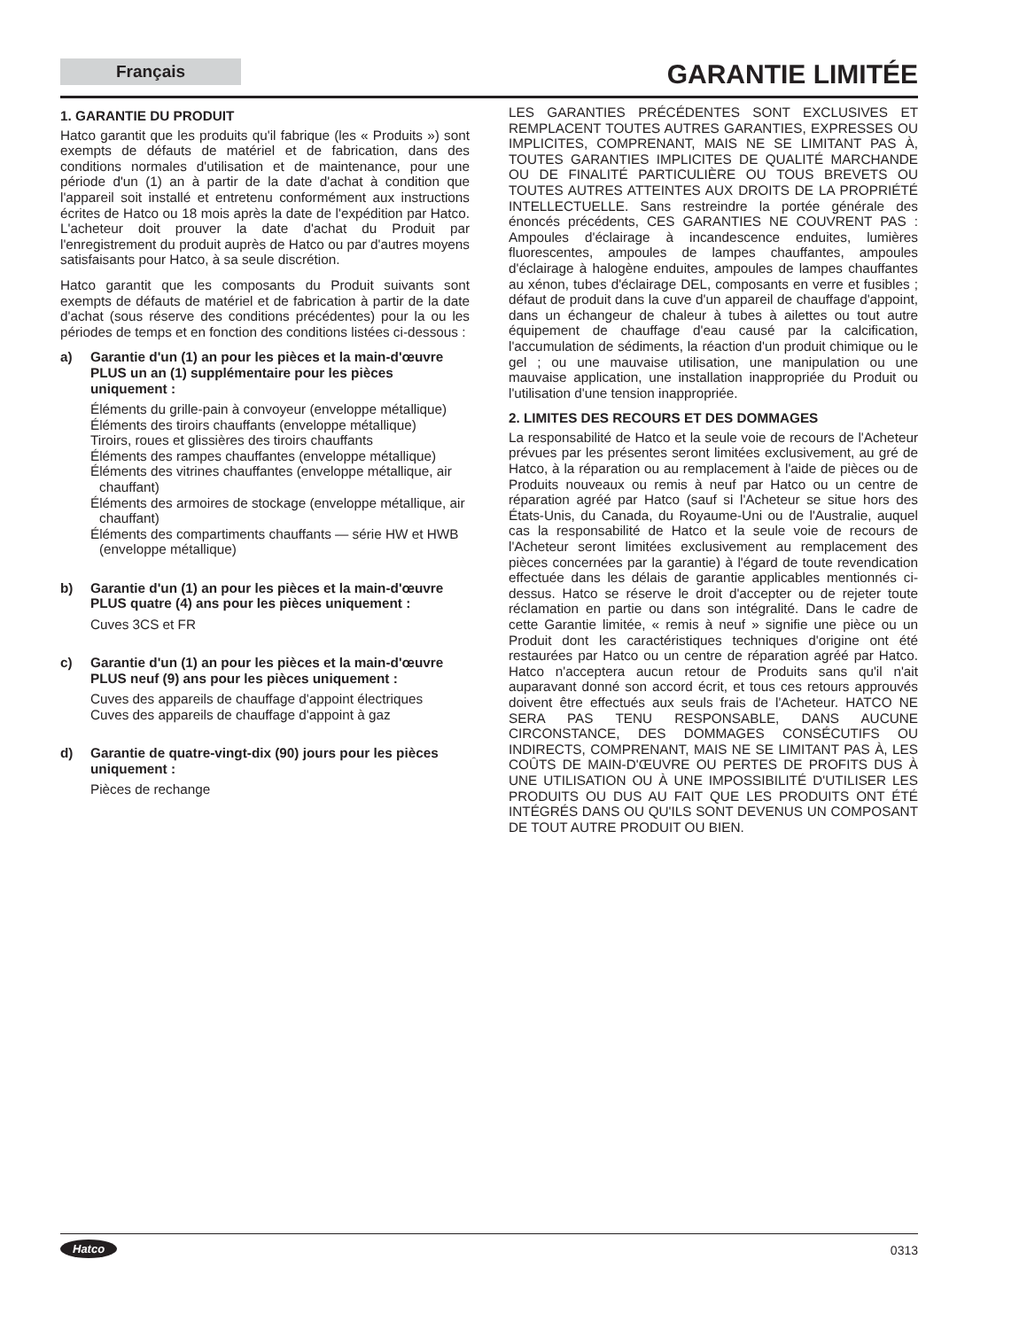Français
GARANTIE LIMITÉE
1. GARANTIE DU PRODUIT
Hatco garantit que les produits qu'il fabrique (les « Produits ») sont exempts de défauts de matériel et de fabrication, dans des conditions normales d'utilisation et de maintenance, pour une période d'un (1) an à partir de la date d'achat à condition que l'appareil soit installé et entretenu conformément aux instructions écrites de Hatco ou 18 mois après la date de l'expédition par Hatco. L'acheteur doit prouver la date d'achat du Produit par l'enregistrement du produit auprès de Hatco ou par d'autres moyens satisfaisants pour Hatco, à sa seule discrétion.
Hatco garantit que les composants du Produit suivants sont exempts de défauts de matériel et de fabrication à partir de la date d'achat (sous réserve des conditions précédentes) pour la ou les périodes de temps et en fonction des conditions listées ci-dessous :
a) Garantie d'un (1) an pour les pièces et la main-d'œuvre PLUS un an (1) supplémentaire pour les pièces uniquement :
Éléments du grille-pain à convoyeur (enveloppe métallique)
Éléments des tiroirs chauffants (enveloppe métallique)
Tiroirs, roues et glissières des tiroirs chauffants
Éléments des rampes chauffantes (enveloppe métallique)
Éléments des vitrines chauffantes (enveloppe métallique, air chauffant)
Éléments des armoires de stockage (enveloppe métallique, air chauffant)
Éléments des compartiments chauffants — série HW et HWB (enveloppe métallique)
b) Garantie d'un (1) an pour les pièces et la main-d'œuvre PLUS quatre (4) ans pour les pièces uniquement :
Cuves 3CS et FR
c) Garantie d'un (1) an pour les pièces et la main-d'œuvre PLUS neuf (9) ans pour les pièces uniquement :
Cuves des appareils de chauffage d'appoint électriques
Cuves des appareils de chauffage d'appoint à gaz
d) Garantie de quatre-vingt-dix (90) jours pour les pièces uniquement :
Pièces de rechange
LES GARANTIES PRÉCÉDENTES SONT EXCLUSIVES ET REMPLACENT TOUTES AUTRES GARANTIES, EXPRESSES OU IMPLICITES, COMPRENANT, MAIS NE SE LIMITANT PAS À, TOUTES GARANTIES IMPLICITES DE QUALITÉ MARCHANDE OU DE FINALITÉ PARTICULIÈRE OU TOUS BREVETS OU TOUTES AUTRES ATTEINTES AUX DROITS DE LA PROPRIÉTÉ INTELLECTUELLE. Sans restreindre la portée générale des énoncés précédents, CES GARANTIES NE COUVRENT PAS : Ampoules d'éclairage à incandescence enduites, lumières fluorescentes, ampoules de lampes chauffantes, ampoules d'éclairage à halogène enduites, ampoules de lampes chauffantes au xénon, tubes d'éclairage DEL, composants en verre et fusibles ; défaut de produit dans la cuve d'un appareil de chauffage d'appoint, dans un échangeur de chaleur à tubes à ailettes ou tout autre équipement de chauffage d'eau causé par la calcification, l'accumulation de sédiments, la réaction d'un produit chimique ou le gel ; ou une mauvaise utilisation, une manipulation ou une mauvaise application, une installation inappropriée du Produit ou l'utilisation d'une tension inappropriée.
2. LIMITES DES RECOURS ET DES DOMMAGES
La responsabilité de Hatco et la seule voie de recours de l'Acheteur prévues par les présentes seront limitées exclusivement, au gré de Hatco, à la réparation ou au remplacement à l'aide de pièces ou de Produits nouveaux ou remis à neuf par Hatco ou un centre de réparation agréé par Hatco (sauf si l'Acheteur se situe hors des États-Unis, du Canada, du Royaume-Uni ou de l'Australie, auquel cas la responsabilité de Hatco et la seule voie de recours de l'Acheteur seront limitées exclusivement au remplacement des pièces concernées par la garantie) à l'égard de toute revendication effectuée dans les délais de garantie applicables mentionnés ci-dessus. Hatco se réserve le droit d'accepter ou de rejeter toute réclamation en partie ou dans son intégralité. Dans le cadre de cette Garantie limitée, « remis à neuf » signifie une pièce ou un Produit dont les caractéristiques techniques d'origine ont été restaurées par Hatco ou un centre de réparation agréé par Hatco. Hatco n'acceptera aucun retour de Produits sans qu'il n'ait auparavant donné son accord écrit, et tous ces retours approuvés doivent être effectués aux seuls frais de l'Acheteur. HATCO NE SERA PAS TENU RESPONSABLE, DANS AUCUNE CIRCONSTANCE, DES DOMMAGES CONSÉCUTIFS OU INDIRECTS, COMPRENANT, MAIS NE SE LIMITANT PAS À, LES COÛTS DE MAIN-D'ŒUVRE OU PERTES DE PROFITS DUS À UNE UTILISATION OU À UNE IMPOSSIBILITÉ D'UTILISER LES PRODUITS OU DUS AU FAIT QUE LES PRODUITS ONT ÉTÉ INTÉGRÉS DANS OU QU'ILS SONT DEVENUS UN COMPOSANT DE TOUT AUTRE PRODUIT OU BIEN.
Hatco 0313